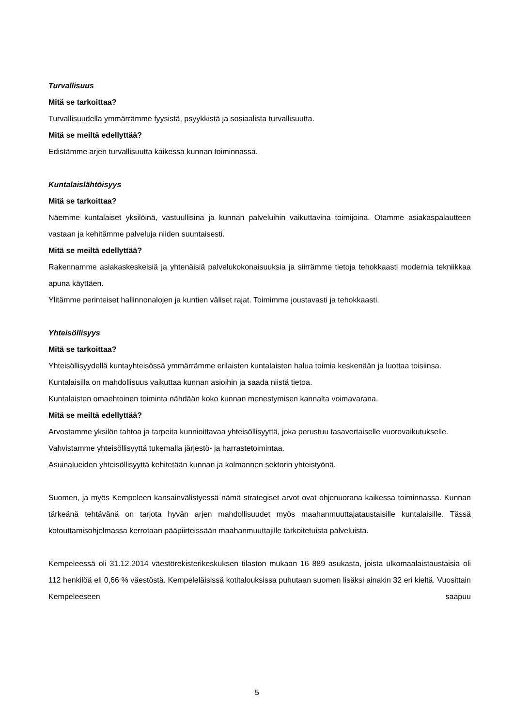Turvallisuus
Mitä se tarkoittaa?
Turvallisuudella ymmärrämme fyysistä, psyykkistä ja sosiaalista turvallisuutta.
Mitä se meiltä edellyttää?
Edistämme arjen turvallisuutta kaikessa kunnan toiminnassa.
Kuntalaislähtöisyys
Mitä se tarkoittaa?
Näemme kuntalaiset yksilöinä, vastuullisina ja kunnan palveluihin vaikuttavina toimijoina. Otamme asiakaspalautteen vastaan ja kehitämme palveluja niiden suuntaisesti.
Mitä se meiltä edellyttää?
Rakennamme asiakaskeskeisiä ja yhtenäisiä palvelukokonaisuuksia ja siirrämme tietoja tehokkaasti modernia tekniikkaa apuna käyttäen.
Ylitämme perinteiset hallinnonalojen ja kuntien väliset rajat. Toimimme joustavasti ja tehokkaasti.
Yhteisöllisyys
Mitä se tarkoittaa?
Yhteisöllisyydellä kuntayhteisössä ymmärrämme erilaisten kuntalaisten halua toimia keskenään ja luottaa toisiinsa.
Kuntalaisilla on mahdollisuus vaikuttaa kunnan asioihin ja saada niistä tietoa.
Kuntalaisten omaehtoinen toiminta nähdään koko kunnan menestymisen kannalta voimavarana.
Mitä se meiltä edellyttää?
Arvostamme yksilön tahtoa ja tarpeita kunnioittavaa yhteisöllisyyttä, joka perustuu tasavertaiselle vuorovaikutukselle.
Vahvistamme yhteisöllisyyttä tukemalla järjestö- ja harrastetoimintaa.
Asuinalueiden yhteisöllisyyttä kehitetään kunnan ja kolmannen sektorin yhteistyönä.
Suomen, ja myös Kempeleen kansainvälistyessä nämä strategiset arvot ovat ohjenuorana kaikessa toiminnassa. Kunnan tärkeänä tehtävänä on tarjota hyvän arjen mahdollisuudet myös maahanmuuttajataustaisille kuntalaisille. Tässä kotouttamisohjelmassa kerrotaan pääpiirteissään maahanmuuttajille tarkoitetuista palveluista.
Kempeleessä oli 31.12.2014 väestörekisterikeskuksen tilaston mukaan 16 889 asukasta, joista ulkomaalaistaustaisia oli 112 henkilöä eli 0,66 % väestöstä. Kempeleläisissä kotitalouksissa puhutaan suomen lisäksi ainakin 32 eri kieltä. Vuosittain Kempeleeseen saapuu
5